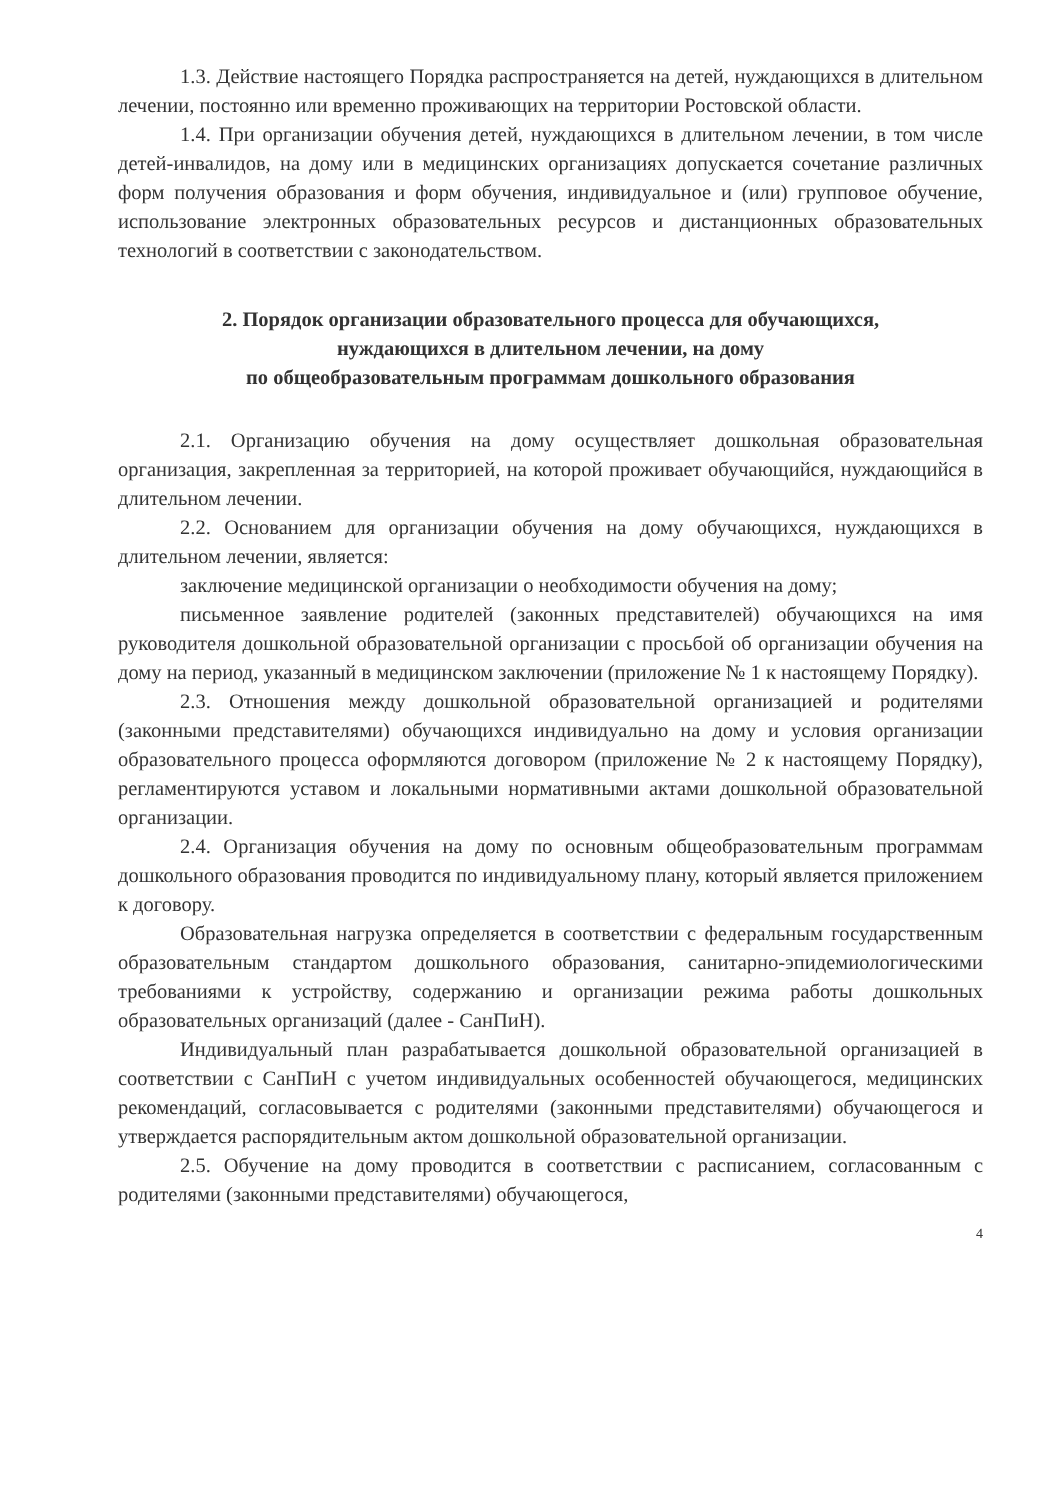1.3. Действие настоящего Порядка распространяется на детей, нуждающихся в длительном лечении, постоянно или временно проживающих на территории Ростовской области.
1.4. При организации обучения детей, нуждающихся в длительном лечении, в том числе детей-инвалидов, на дому или в медицинских организациях допускается сочетание различных форм получения образования и форм обучения, индивидуальное и (или) групповое обучение, использование электронных образовательных ресурсов и дистанционных образовательных технологий в соответствии с законодательством.
2. Порядок организации образовательного процесса для обучающихся,
нуждающихся в длительном лечении, на дому
по общеобразовательным программам дошкольного образования
2.1. Организацию обучения на дому осуществляет дошкольная образовательная организация, закрепленная за территорией, на которой проживает обучающийся, нуждающийся в длительном лечении.
2.2. Основанием для организации обучения на дому обучающихся, нуждающихся в длительном лечении, является:
заключение медицинской организации о необходимости обучения на дому;
письменное заявление родителей (законных представителей) обучающихся на имя руководителя дошкольной образовательной организации с просьбой об организации обучения на дому на период, указанный в медицинском заключении (приложение № 1 к настоящему Порядку).
2.3. Отношения между дошкольной образовательной организацией и родителями (законными представителями) обучающихся индивидуально на дому и условия организации образовательного процесса оформляются договором (приложение № 2 к настоящему Порядку), регламентируются уставом и локальными нормативными актами дошкольной образовательной организации.
2.4. Организация обучения на дому по основным общеобразовательным программам дошкольного образования проводится по индивидуальному плану, который является приложением к договору.
Образовательная нагрузка определяется в соответствии с федеральным государственным образовательным стандартом дошкольного образования, санитарно-эпидемиологическими требованиями к устройству, содержанию и организации режима работы дошкольных образовательных организаций (далее - СанПиН).
Индивидуальный план разрабатывается дошкольной образовательной организацией в соответствии с СанПиН с учетом индивидуальных особенностей обучающегося, медицинских рекомендаций, согласовывается с родителями (законными представителями) обучающегося и утверждается распорядительным актом дошкольной образовательной организации.
2.5. Обучение на дому проводится в соответствии с расписанием, согласованным с родителями (законными представителями) обучающегося,
4